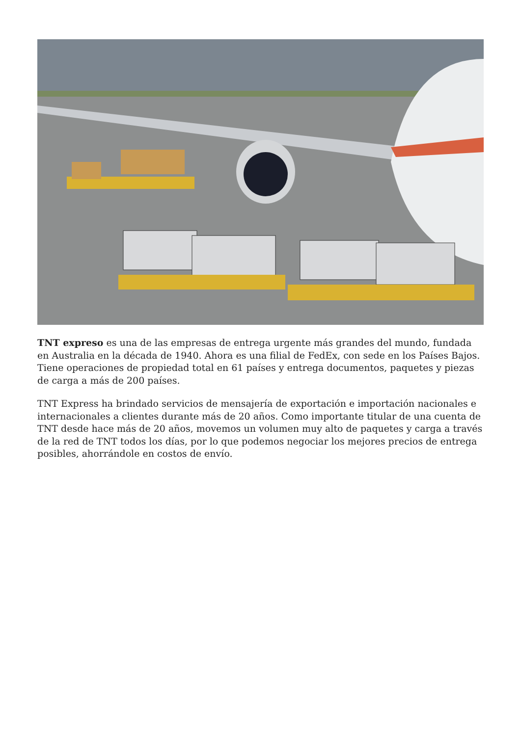TNT expreso es una de las empresas de entrega urgente más grandes del mundo, fundada en Australia en la década de 1940. Ahora es una filial de FedEx, con sede en los Países Bajos. Tiene operaciones de propiedad total en 61 países y entrega documentos, paquetes y piezas de carga a más de 200 países.
TNT Express ha brindado servicios de mensajería de exportación e importación nacionales e internacionales a clientes durante más de 20 años. Como importante titular de una cuenta de TNT desde hace más de 20 años, movemos un volumen muy alto de paquetes y carga a través de la red de TNT todos los días, por lo que podemos negociar los mejores precios de entrega posibles, ahorrándole en costos de envío.